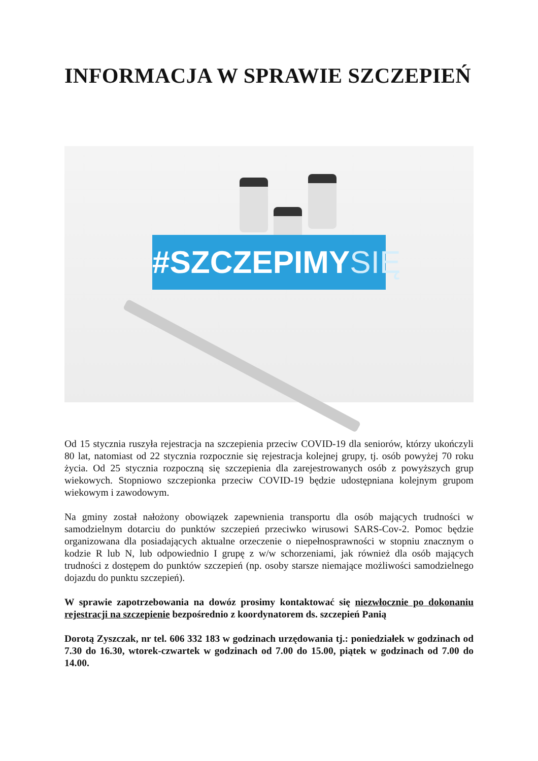INFORMACJA W SPRAWIE SZCZEPIEŃ
#SZCZEPIMYSIĘ
Od 15 stycznia ruszyła rejestracja na szczepienia przeciw COVID-19 dla seniorów, którzy ukończyli 80 lat, natomiast od 22 stycznia rozpocznie się rejestracja kolejnej grupy, tj. osób powyżej 70 roku życia. Od 25 stycznia rozpoczną się szczepienia dla zarejestrowanych osób z powyższych grup wiekowych. Stopniowo szczepionka przeciw COVID-19 będzie udostępniana kolejnym grupom wiekowym i zawodowym.
Na gminy został nałożony obowiązek zapewnienia transportu dla osób mających trudności w samodzielnym dotarciu do punktów szczepień przeciwko wirusowi SARS-Cov-2. Pomoc będzie organizowana dla posiadających aktualne orzeczenie o niepełnosprawności w stopniu znacznym o kodzie R lub N, lub odpowiednio I grupę z w/w schorzeniami, jak również dla osób mających trudności z dostępem do punktów szczepień (np. osoby starsze niemające możliwości samodzielnego dojazdu do punktu szczepień).
W sprawie zapotrzebowania na dowóz prosimy kontaktować się niezwłocznie po dokonaniu rejestracji na szczepienie bezpośrednio z koordynatorem ds. szczepień Panią
Dorotą Zyszczak, nr tel. 606 332 183 w godzinach urzędowania tj.: poniedziałek w godzinach od 7.30 do 16.30, wtorek-czwartek w godzinach od 7.00 do 15.00, piątek w godzinach od 7.00 do 14.00.